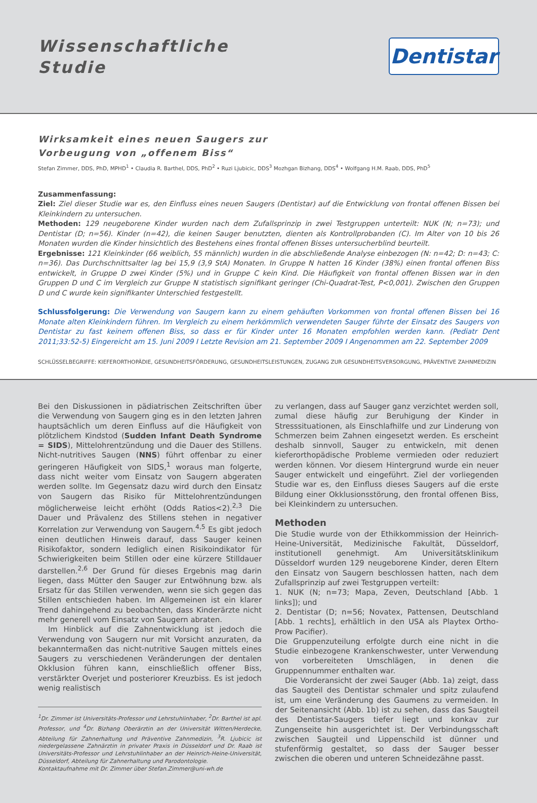Wissenschaftliche
Studie
Dentistar
Wirksamkeit eines neuen Saugers zur
Vorbeugung von „offenem Biss“
Stefan Zimmer, DDS, PhD, MPHD<sup>1</sup> • Claudia R. Barthel, DDS, PhD<sup>2</sup> • Ruzi Ljubicic, DDS<sup>3</sup> Mozhgan Bizhang, DDS<sup>4</sup> • Wolfgang H.M. Raab, DDS, PhD<sup>5</sup>
Zusammenfassung:
Ziel: Ziel dieser Studie war es, den Einfluss eines neuen Saugers (Dentistar) auf die Entwicklung von frontal offenen Bissen bei Kleinkindern zu untersuchen.
Methoden: 129 neugeborene Kinder wurden nach dem Zufallsprinzip in zwei Testgruppen unterteilt: NUK (N; n=73); und Dentistar (D; n=56). Kinder (n=42), die keinen Sauger benutzten, dienten als Kontrollprobanden (C). Im Alter von 10 bis 26 Monaten wurden die Kinder hinsichtlich des Bestehens eines frontal offenen Bisses untersucherblind beurteilt.
Ergebnisse: 121 Kleinkinder (66 weiblich, 55 männlich) wurden in die abschließende Analyse einbezogen (N: n=42; D: n=43; C: n=36). Das Durchschnittsalter lag bei 15,9 (3,9 StA) Monaten. In Gruppe N hatten 16 Kinder (38%) einen frontal offenen Biss entwickelt, in Gruppe D zwei Kinder (5%) und in Gruppe C kein Kind. Die Häufigkeit von frontal offenen Bissen war in den Gruppen D und C im Vergleich zur Gruppe N statistisch signifikant geringer (Chi-Quadrat-Test, P<0,001). Zwischen den Gruppen D und C wurde kein signifikanter Unterschied festgestellt.
Schlussfolgerung: Die Verwendung von Saugern kann zu einem gehäuften Vorkommen von frontal offenen Bissen bei 16 Monate alten Kleinkindern führen. Im Vergleich zu einem herkömmlich verwendeten Sauger führte der Einsatz des Saugers von Dentistar zu fast keinem offenen Biss, so dass er für Kinder unter 16 Monaten empfohlen werden kann. (Pediatr Dent 2011;33:52-5) Eingereicht am 15. Juni 2009 I Letzte Revision am 21. September 2009 I Angenommen am 22. September 2009
SCHLÜSSELBEGRIFFE: KIEFERORTHOPÄDIE, GESUNDHEITSFÖRDERUNG, GESUNDHEITSLEISTUNGEN, ZUGANG ZUR GESUNDHEITSVERSORGUNG, PRÄVENTIVE ZAHNMEDIZIN
Bei den Diskussionen in pädiatrischen Zeitschriften über die Verwendung von Saugern ging es in den letzten Jahren hauptsächlich um deren Einfluss auf die Häufigkeit von plötzlichem Kindstod (Sudden Infant Death Syndrome = SIDS), Mittelohrentzündung und die Dauer des Stillens. Nicht-nutritives Saugen (NNS) führt offenbar zu einer geringeren Häufigkeit von SIDS,<sup>1</sup> woraus man folgerte, dass nicht weiter vom Einsatz von Saugern abgeraten werden sollte. Im Gegensatz dazu wird durch den Einsatz von Saugern das Risiko für Mittelohrentzündungen möglicherweise leicht erhöht (Odds Ratios<2).<sup>2,3</sup> Die Dauer und Prävalenz des Stillens stehen in negativer Korrelation zur Verwendung von Saugern.<sup>4,5</sup> Es gibt jedoch einen deutlichen Hinweis darauf, dass Sauger keinen Risikofaktor, sondern lediglich einen Risikoindikator für Schwierigkeiten beim Stillen oder eine kürzere Stilldauer darstellen.<sup>2,6</sup> Der Grund für dieses Ergebnis mag darin liegen, dass Mütter den Sauger zur Entwöhnung bzw. als Ersatz für das Stillen verwenden, wenn sie sich gegen das Stillen entschieden haben. Im Allgemeinen ist ein klarer Trend dahingehend zu beobachten, dass Kinderärzte nicht mehr generell vom Einsatz von Saugern abraten.
Im Hinblick auf die Zahnentwicklung ist jedoch die Verwendung von Saugern nur mit Vorsicht anzuraten, da bekanntermaßen das nicht-nutritive Saugen mittels eines Saugers zu verschiedenen Veränderungen der dentalen Okklusion führen kann, einschließlich offener Biss, verstärkter Overjet und posteriorer Kreuzbiss. Es ist jedoch wenig realistisch
<sup>1</sup> Dr. Zimmer ist Universitäts-Professor und Lehrstuhlinhaber, <sup>2</sup>Dr. Barthel ist apl. Professor, und <sup>4</sup>Dr. Bizhang Oberärztin an der Universität Witten/Herdecke, Abteilung für Zahnerhaltung und Präventive Zahnmedizin, <sup>3</sup>R. Ljubicic ist niedergelassene Zahnärztin in privater Praxis in Düsseldorf und Dr. Raab ist Universitäts-Professor und Lehrstuhlinhaber an der Heinrich-Heine-Universität, Düsseldorf, Abteilung für Zahnerhaltung und Parodontologie.
Kontaktaufnahme mit Dr. Zimmer über Stefan.Zimmer@uni-wh.de
zu verlangen, dass auf Sauger ganz verzichtet werden soll, zumal diese häufig zur Beruhigung der Kinder in Stresssituationen, als Einschlafhilfe und zur Linderung von Schmerzen beim Zahnen eingesetzt werden. Es erscheint deshalb sinnvoll, Sauger zu entwickeln, mit denen kieferorthopädische Probleme vermieden oder reduziert werden können. Vor diesem Hintergrund wurde ein neuer Sauger entwickelt und eingeführt. Ziel der vorliegenden Studie war es, den Einfluss dieses Saugers auf die erste Bildung einer Okklusionsstörung, den frontal offenen Biss, bei Kleinkindern zu untersuchen.
Methoden
Die Studie wurde von der Ethikkommission der Heinrich-Heine-Universität, Medizinische Fakultät, Düsseldorf, institutionell genehmigt. Am Universitätsklinikum Düsseldorf wurden 129 neugeborene Kinder, deren Eltern den Einsatz von Saugern beschlossen hatten, nach dem Zufallsprinzip auf zwei Testgruppen verteilt:
1. NUK (N; n=73; Mapa, Zeven, Deutschland [Abb. 1 links]); und
2. Dentistar (D; n=56; Novatex, Pattensen, Deutschland [Abb. 1 rechts], erhältlich in den USA als Playtex Ortho-Prow Pacifier).
Die Gruppenzuteilung erfolgte durch eine nicht in die Studie einbezogene Krankenschwester, unter Verwendung von vorbereiteten Umschlägen, in denen die Gruppennummer enthalten war.
Die Vorderansicht der zwei Sauger (Abb. 1a) zeigt, dass das Saugteil des Dentistar schmaler und spitz zulaufend ist, um eine Veränderung des Gaumens zu vermeiden. In der Seitenansicht (Abb. 1b) ist zu sehen, dass das Saugteil des Dentistar-Saugers tiefer liegt und konkav zur Zungenseite hin ausgerichtet ist. Der Verbindungsschaft zwischen Saugteil und Lippenschild ist dünner und stufenförmig gestaltet, so dass der Sauger besser zwischen die oberen und unteren Schneidezähne passt.